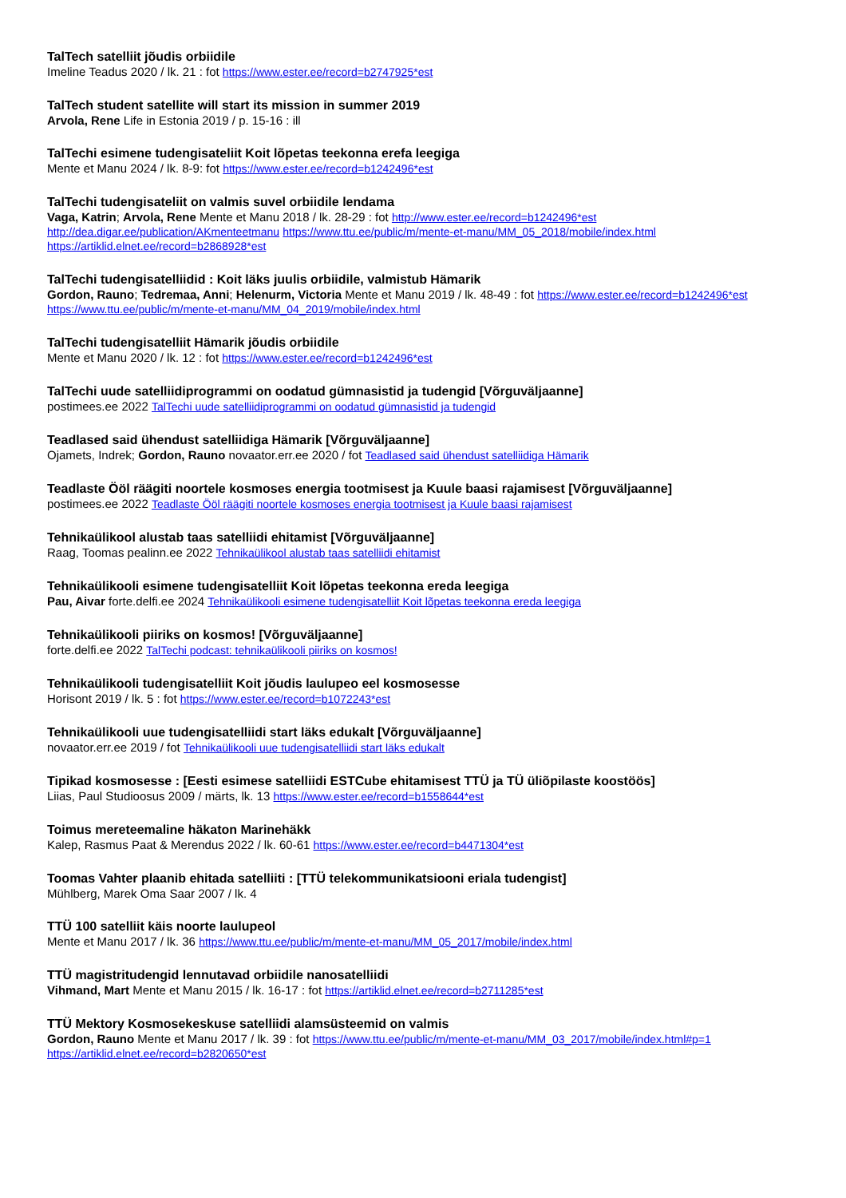TalTech satelliit jõudis orbiidile
Imeline Teadus 2020 / lk. 21 : fot https://www.ester.ee/record=b2747925*est
TalTech student satellite will start its mission in summer 2019
Arvola, Rene Life in Estonia 2019 / p. 15-16 : ill
TalTechi esimene tudengisateliit Koit lõpetas teekonna erefa leegiga
Mente et Manu 2024 / lk. 8-9: fot https://www.ester.ee/record=b1242496*est
TalTechi tudengisateliit on valmis suvel orbiidile lendama
Vaga, Katrin; Arvola, Rene Mente et Manu 2018 / lk. 28-29 : fot http://www.ester.ee/record=b1242496*est
http://dea.digar.ee/publication/AKmenteetmanu https://www.ttu.ee/public/m/mente-et-manu/MM_05_2018/mobile/index.html
https://artiklid.elnet.ee/record=b2868928*est
TalTechi tudengisatelliidid : Koit läks juulis orbiidile, valmistub Hämarik
Gordon, Rauno; Tedremaa, Anni; Helenurm, Victoria Mente et Manu 2019 / lk. 48-49 : fot https://www.ester.ee/record=b1242496*est
https://www.ttu.ee/public/m/mente-et-manu/MM_04_2019/mobile/index.html
TalTechi tudengisatelliit Hämarik jõudis orbiidile
Mente et Manu 2020 / lk. 12 : fot https://www.ester.ee/record=b1242496*est
TalTechi uude satelliidiprogrammi on oodatud gümnasistid ja tudengid [Võrguväljaanne]
postimees.ee 2022 TalTechi uude satelliidiprogrammi on oodatud gümnasistid ja tudengid
Teadlased said ühendust satelliidiga Hämarik [Võrguväljaanne]
Ojamets, Indrek; Gordon, Rauno novaator.err.ee 2020 / fot Teadlased said ühendust satelliidiga Hämarik
Teadlaste Ööl räägiti noortele kosmoses energia tootmisest ja Kuule baasi rajamisest [Võrguväljaanne]
postimees.ee 2022 Teadlaste Ööl räägiti noortele kosmoses energia tootmisest ja Kuule baasi rajamisest
Tehnikaülikool alustab taas satelliidi ehitamist [Võrguväljaanne]
Raag, Toomas pealinn.ee 2022 Tehnikaülikool alustab taas satelliidi ehitamist
Tehnikaülikooli esimene tudengisatelliit Koit lõpetas teekonna ereda leegiga
Pau, Aivar forte.delfi.ee 2024 Tehnikaülikooli esimene tudengisatelliit Koit lõpetas teekonna ereda leegiga
Tehnikaülikooli piiriks on kosmos! [Võrguväljaanne]
forte.delfi.ee 2022 TalTechi podcast: tehnikaülikooli piiriks on kosmos!
Tehnikaülikooli tudengisatelliit Koit jõudis laulupeo eel kosmosesse
Horisont 2019 / lk. 5 : fot https://www.ester.ee/record=b1072243*est
Tehnikaülikooli uue tudengisatelliidi start läks edukalt [Võrguväljaanne]
novaator.err.ee 2019 / fot Tehnikaülikooli uue tudengisatelliidi start läks edukalt
Tipikad kosmosesse : [Eesti esimese satelliidi ESTCube ehitamisest TTÜ ja TÜ üliõpilaste koostöös]
Liias, Paul Studioosus 2009 / märts, lk. 13 https://www.ester.ee/record=b1558644*est
Toimus mereteemaline häkaton Marinehäkk
Kalep, Rasmus Paat & Merendus 2022 / lk. 60-61 https://www.ester.ee/record=b4471304*est
Toomas Vahter plaanib ehitada satelliiti : [TTÜ telekommunikatsiooni eriala tudengist]
Mühlberg, Marek Oma Saar 2007 / lk. 4
TTÜ 100 satelliit käis noorte laulupeol
Mente et Manu 2017 / lk. 36 https://www.ttu.ee/public/m/mente-et-manu/MM_05_2017/mobile/index.html
TTÜ magistritudengid lennutavad orbiidile nanosatelliidi
Vihmand, Mart Mente et Manu 2015 / lk. 16-17 : fot https://artiklid.elnet.ee/record=b2711285*est
TTÜ Mektory Kosmosekeskuse satelliidi alamsüsteemid on valmis
Gordon, Rauno Mente et Manu 2017 / lk. 39 : fot https://www.ttu.ee/public/m/mente-et-manu/MM_03_2017/mobile/index.html#p=1
https://artiklid.elnet.ee/record=b2820650*est